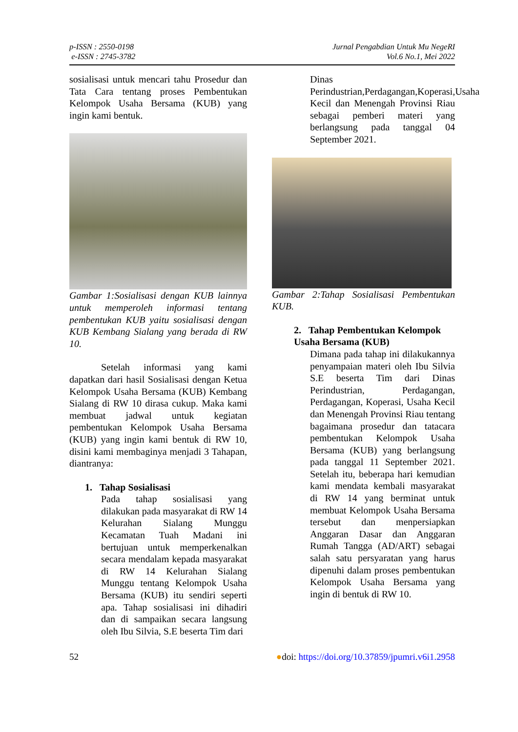p-ISSN : 2550-0198
e-ISSN : 2745-3782
Jurnal Pengabdian Untuk Mu NegeRI
Vol.6 No.1, Mei 2022
sosialisasi untuk mencari tahu Prosedur dan Tata Cara tentang proses Pembentukan Kelompok Usaha Bersama (KUB) yang ingin kami bentuk.
Gambar 1:Sosialisasi dengan KUB lainnya untuk memperoleh informasi tentang pembentukan KUB yaitu sosialisasi dengan KUB Kembang Sialang yang berada di RW 10.
Setelah informasi yang kami dapatkan dari hasil Sosialisasi dengan Ketua Kelompok Usaha Bersama (KUB) Kembang Sialang di RW 10 dirasa cukup. Maka kami membuat jadwal untuk kegiatan pembentukan Kelompok Usaha Bersama (KUB) yang ingin kami bentuk di RW 10, disini kami membaginya menjadi 3 Tahapan, diantranya:
1. Tahap Sosialisasi
Pada tahap sosialisasi yang dilakukan pada masyarakat di RW 14 Kelurahan Sialang Munggu Kecamatan Tuah Madani ini bertujuan untuk memperkenalkan secara mendalam kepada masyarakat di RW 14 Kelurahan Sialang Munggu tentang Kelompok Usaha Bersama (KUB) itu sendiri seperti apa. Tahap sosialisasi ini dihadiri dan di sampaikan secara langsung oleh Ibu Silvia, S.E beserta Tim dari
Dinas Perindustrian,Perdagangan,Koperasi,Usaha Kecil dan Menengah Provinsi Riau sebagai pemberi materi yang berlangsung pada tanggal 04 September 2021.
Gambar 2:Tahap Sosialisasi Pembentukan KUB.
2. Tahap Pembentukan Kelompok Usaha Bersama (KUB)
Dimana pada tahap ini dilakukannya penyampaian materi oleh Ibu Silvia S.E beserta Tim dari Dinas Perindustrian, Perdagangan, Perdagangan, Koperasi, Usaha Kecil dan Menengah Provinsi Riau tentang bagaimana prosedur dan tatacara pembentukan Kelompok Usaha Bersama (KUB) yang berlangsung pada tanggal 11 September 2021. Setelah itu, beberapa hari kemudian kami mendata kembali masyarakat di RW 14 yang berminat untuk membuat Kelompok Usaha Bersama tersebut dan menpersiapkan Anggaran Dasar dan Anggaran Rumah Tangga (AD/ART) sebagai salah satu persyaratan yang harus dipenuhi dalam proses pembentukan Kelompok Usaha Bersama yang ingin di bentuk di RW 10.
52 ●doi: https://doi.org/10.37859/jpumri.v6i1.2958